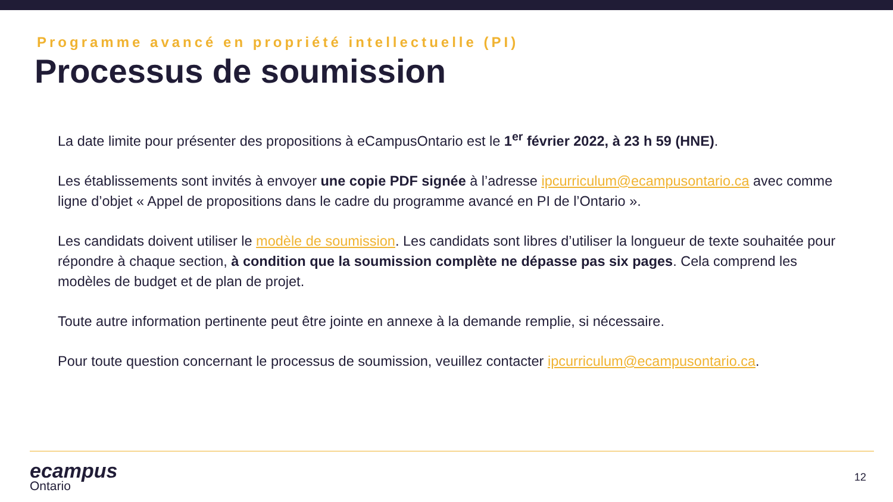Programme avancé en propriété intellectuelle (PI)
Processus de soumission
La date limite pour présenter des propositions à eCampusOntario est le 1<sup>er</sup> février 2022, à 23 h 59 (HNE).
Les établissements sont invités à envoyer une copie PDF signée à l’adresse ipcurriculum@ecampusontario.ca avec comme ligne d’objet « Appel de propositions dans le cadre du programme avancé en PI de l’Ontario ».
Les candidats doivent utiliser le modèle de soumission. Les candidats sont libres d’utiliser la longueur de texte souhaitée pour répondre à chaque section, à condition que la soumission complète ne dépasse pas six pages. Cela comprend les modèles de budget et de plan de projet.
Toute autre information pertinente peut être jointe en annexe à la demande remplie, si nécessaire.
Pour toute question concernant le processus de soumission, veuillez contacter ipcurriculum@ecampusontario.ca.
ecampus
Ontario
12